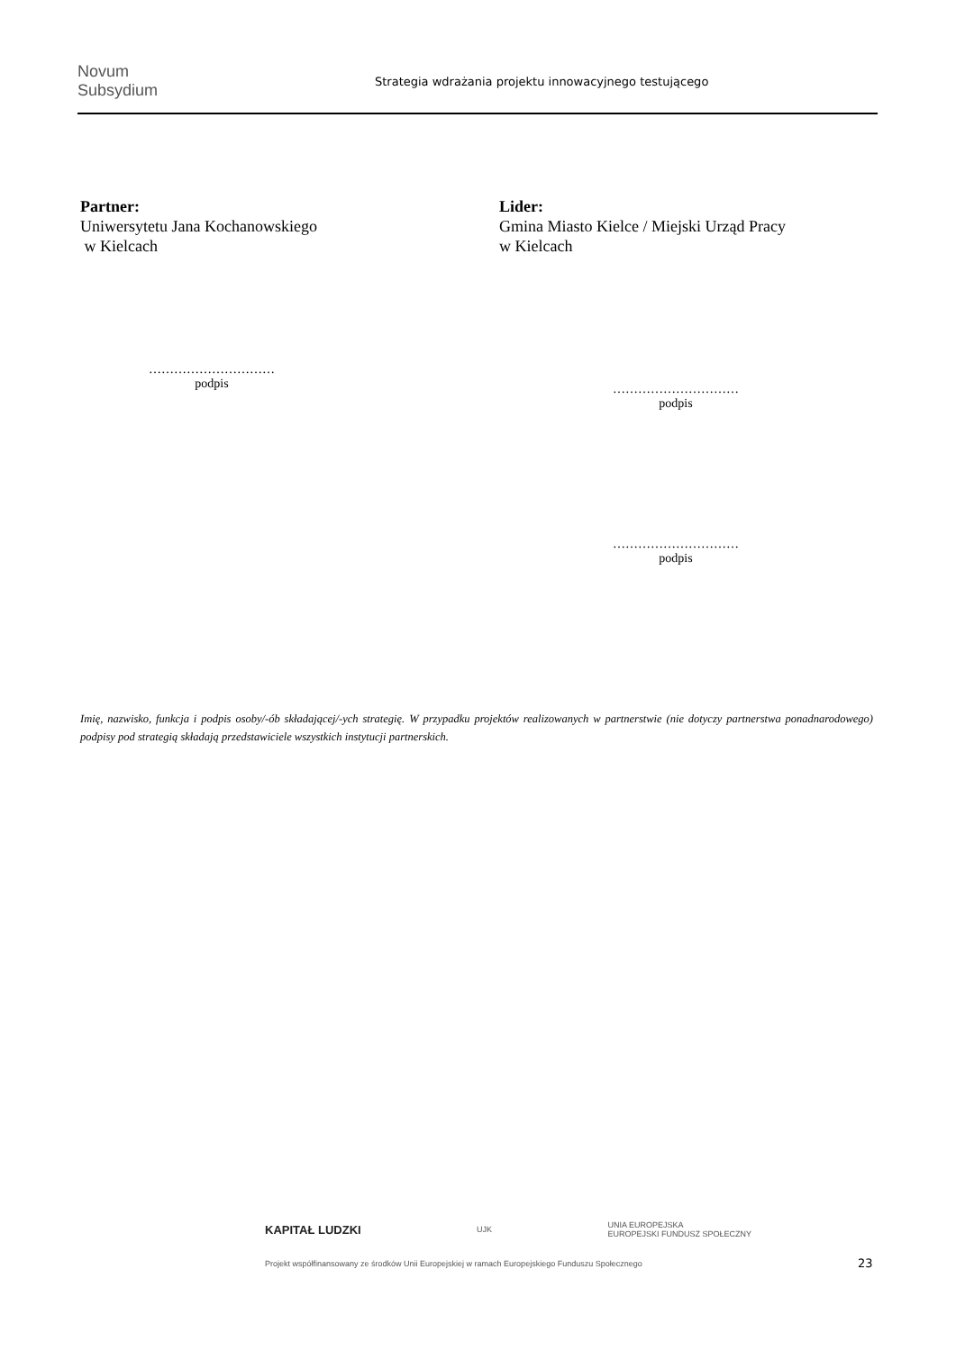Novum Subsydium
Strategia wdrażania projektu innowacyjnego testującego
Partner:
Uniwersytetu Jana Kochanowskiego
w Kielcach
Lider:
Gmina Miasto Kielce / Miejski Urząd Pracy
w Kielcach
…………………………
podpis
…………………………
podpis
…………………………
podpis
Imię, nazwisko, funkcja i podpis osoby/-ób składającej/-ych strategię. W przypadku projektów realizowanych w partnerstwie (nie dotyczy partnerstwa ponadnarodowego) podpisy pod strategią składają przedstawiciele wszystkich instytucji partnerskich.
KAPITAŁ LUDZKI UJK UNIA EUROPEJSKA
EUROPEJSKI FUNDUSZ SPOŁECZNY
Projekt współfinansowany ze środków Unii Europejskiej w ramach Europejskiego Funduszu Społecznego
23